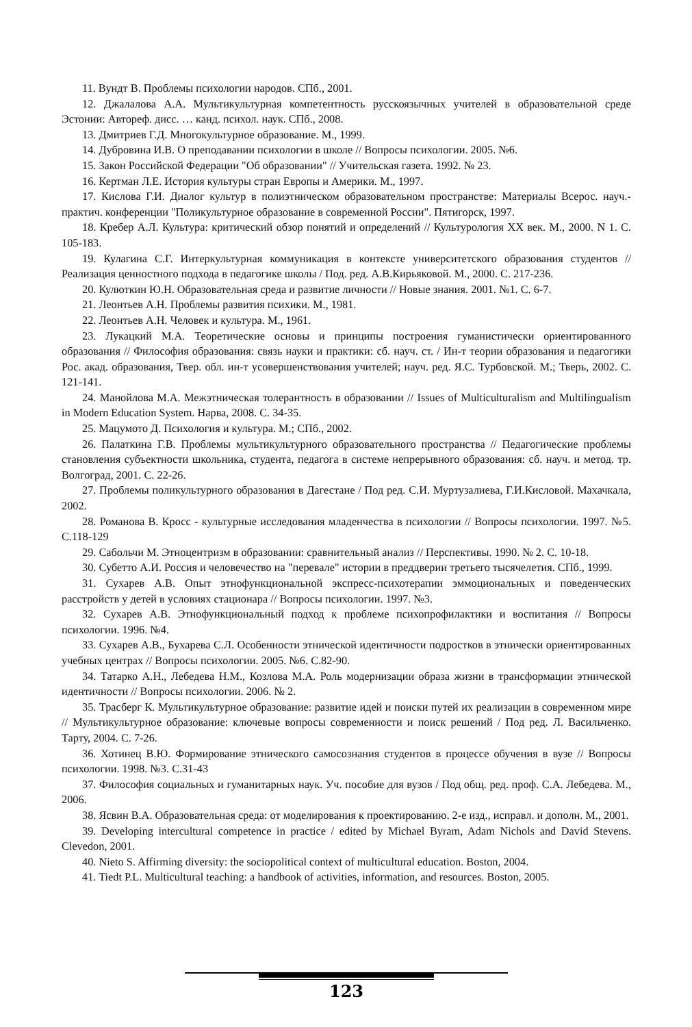11. Вундт В. Проблемы психологии народов. СПб., 2001.
12. Джалалова А.А. Мультикультурная компетентность русскоязычных учителей в образовательной среде Эстонии: Автореф. дисс. … канд. психол. наук. СПб., 2008.
13. Дмитриев Г.Д. Многокультурное образование. М., 1999.
14. Дубровина И.В. О преподавании психологии в школе // Вопросы психологии. 2005. №6.
15. Закон Российской Федерации "Об образовании" // Учительская газета. 1992. № 23.
16. Кертман Л.Е. История культуры стран Европы и Америки. М., 1997.
17. Кислова Г.И. Диалог культур в полиэтническом образовательном пространстве: Материалы Всерос. науч.-практич. конференции "Поликультурное образование в современной России". Пятигорск, 1997.
18. Кребер А.Л. Культура: критический обзор понятий и определений // Культурология XX век. М., 2000. N 1. С. 105-183.
19. Кулагина С.Г. Интеркультурная коммуникация в контексте университетского образования студентов // Реализация ценностного подхода в педагогике школы / Под. ред. А.В.Кирьяковой. М., 2000. С. 217-236.
20. Кулюткин Ю.Н. Образовательная среда и развитие личности // Новые знания. 2001. №1. С. 6-7.
21. Леонтьев А.Н. Проблемы развития психики. М., 1981.
22. Леонтьев А.Н. Человек и культура. М., 1961.
23. Лукацкий М.А. Теоретические основы и принципы построения гуманистически ориентированного образования // Философия образования: связь науки и практики: сб. науч. ст. / Ин-т теории образования и педагогики Рос. акад. образования, Твер. обл. ин-т усовершенствования учителей; науч. ред. Я.С. Турбовской. М.; Тверь, 2002. С. 121-141.
24. Манойлова М.А. Межэтническая толерантность в образовании // Issues of Multiculturalism and Multilingualism in Modern Education System. Нарва, 2008. С. 34-35.
25. Мацумото Д. Психология и культура. М.; СПб., 2002.
26. Палаткина Г.В. Проблемы мультикультурного образовательного пространства // Педагогические проблемы становления субъектности школьника, студента, педагога в системе непрерывного образования: сб. науч. и метод. тр. Волгоград, 2001. С. 22-26.
27. Проблемы поликультурного образования в Дагестане / Под ред. С.И. Муртузалиева, Г.И.Кисловой. Махачкала, 2002.
28. Романова В. Кросс - культурные исследования младенчества в психологии // Вопросы психологии. 1997. №5. С.118-129
29. Сабольчи М. Этноцентризм в образовании: сравнительный анализ // Перспективы. 1990. № 2. С. 10-18.
30. Субетто А.И. Россия и человечество на "перевале" истории в преддверии третьего тысячелетия. СПб., 1999.
31. Сухарев А.В. Опыт этнофункциональной экспресс-психотерапии эммоциональных и поведенческих расстройств у детей в условиях стационара // Вопросы психологии. 1997. №3.
32. Сухарев А.В. Этнофункциональный подход к проблеме психопрофилактики и воспитания // Вопросы психологии. 1996. №4.
33. Сухарев А.В., Бухарева С.Л. Особенности этнической идентичности подростков в этнически ориентированных учебных центрах // Вопросы психологии. 2005. №6. С.82-90.
34. Татарко А.Н., Лебедева Н.М., Козлова М.А. Роль модернизации образа жизни в трансформации этнической идентичности // Вопросы психологии. 2006. № 2.
35. Трасберг К. Мультикультурное образование: развитие идей и поиски путей их реализации в современном мире // Мультикультурное образование: ключевые вопросы современности и поиск решений / Под ред. Л. Васильченко. Тарту, 2004. С. 7-26.
36. Хотинец В.Ю. Формирование этнического самосознания студентов в процессе обучения в вузе // Вопросы психологии. 1998. №3. С.31-43
37. Философия социальных и гуманитарных наук. Уч. пособие для вузов / Под общ. ред. проф. С.А. Лебедева. М., 2006.
38. Ясвин В.А. Образовательная среда: от моделирования к проектированию. 2-е изд., исправл. и дополн. М., 2001.
39. Developing intercultural competence in practice / edited by Michael Byram, Adam Nichols and David Stevens. Clevedon, 2001.
40. Nieto S. Affirming diversity: the sociopolitical context of multicultural education. Boston, 2004.
41. Tiedt P.L. Multicultural teaching: a handbook of activities, information, and resources. Boston, 2005.
123